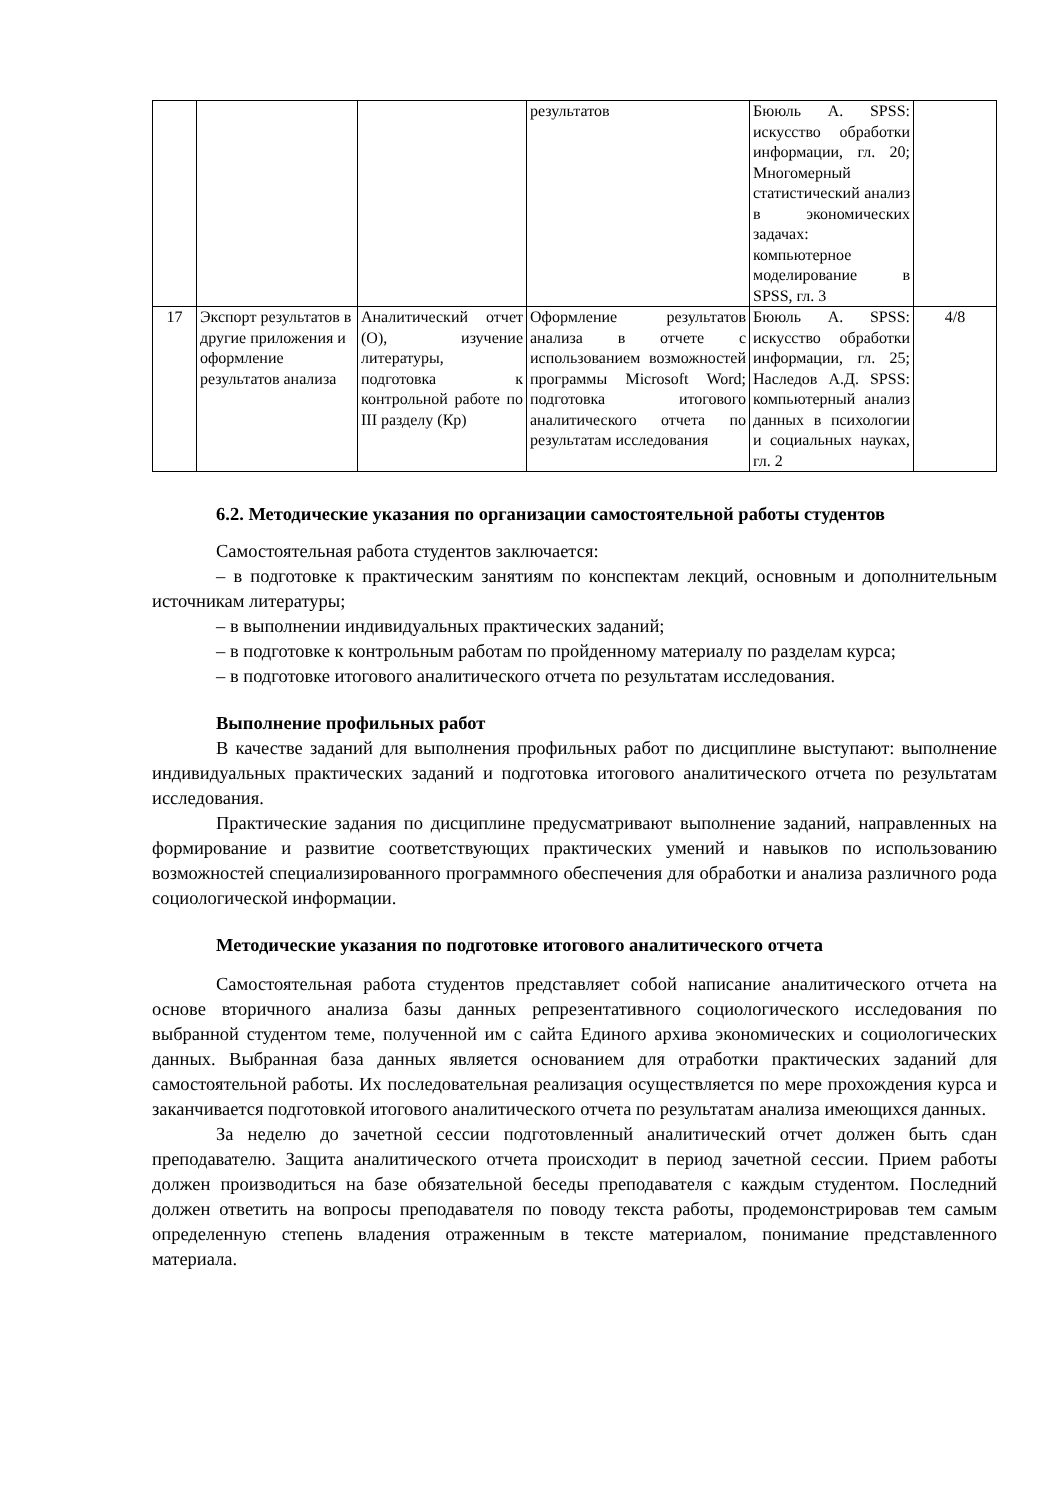| | | | результатов | Бююль А. SPSS: искусство обработки информации, гл. 20; Многомерный статистический анализ в экономических задачах: компьютерное моделирование в SPSS, гл. 3 | |
| 17 | Экспорт результатов в другие приложения и оформление результатов анализа | Аналитический отчет (О), изучение литературы, подготовка к контрольной работе по III разделу (Кр) | Оформление результатов анализа в отчете с использованием возможностей программы Microsoft Word; подготовка итогового аналитического отчета по результатам исследования | Бююль А. SPSS: искусство обработки информации, гл. 25; Наследов А.Д. SPSS: компьютерный анализ данных в психологии и социальных науках, гл. 2 | 4/8 |
6.2. Методические указания по организации самостоятельной работы студентов
Самостоятельная работа студентов заключается:
– в подготовке к практическим занятиям по конспектам лекций, основным и дополнительным источникам литературы;
– в выполнении индивидуальных практических заданий;
– в подготовке к контрольным работам по пройденному материалу по разделам курса;
– в подготовке итогового аналитического отчета по результатам исследования.
Выполнение профильных работ
В качестве заданий для выполнения профильных работ по дисциплине выступают: выполнение индивидуальных практических заданий и подготовка итогового аналитического отчета по результатам исследования.
Практические задания по дисциплине предусматривают выполнение заданий, направленных на формирование и развитие соответствующих практических умений и навыков по использованию возможностей специализированного программного обеспечения для обработки и анализа различного рода социологической информации.
Методические указания по подготовке итогового аналитического отчета
Самостоятельная работа студентов представляет собой написание аналитического отчета на основе вторичного анализа базы данных репрезентативного социологического исследования по выбранной студентом теме, полученной им с сайта Единого архива экономических и социологических данных. Выбранная база данных является основанием для отработки практических заданий для самостоятельной работы. Их последовательная реализация осуществляется по мере прохождения курса и заканчивается подготовкой итогового аналитического отчета по результатам анализа имеющихся данных.
За неделю до зачетной сессии подготовленный аналитический отчет должен быть сдан преподавателю. Защита аналитического отчета происходит в период зачетной сессии. Прием работы должен производиться на базе обязательной беседы преподавателя с каждым студентом. Последний должен ответить на вопросы преподавателя по поводу текста работы, продемонстрировав тем самым определенную степень владения отраженным в тексте материалом, понимание представленного материала.